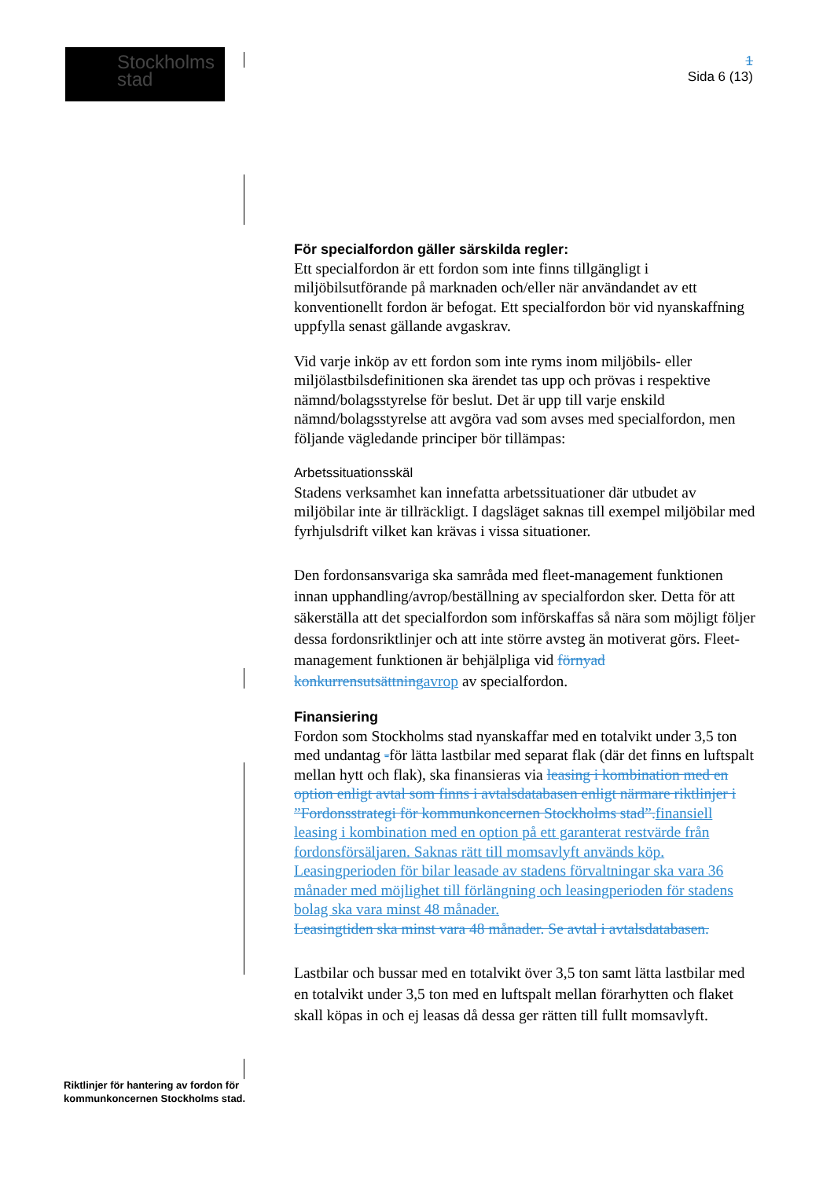Stockholms
stad
1
Sida 6 (13)
För specialfordon gäller särskilda regler:
Ett specialfordon är ett fordon som inte finns tillgängligt i miljöbilsutförande på marknaden och/eller när användandet av ett konventionellt fordon är befogat. Ett specialfordon bör vid nyanskaffning uppfylla senast gällande avgaskrav.
Vid varje inköp av ett fordon som inte ryms inom miljöbils- eller miljölastbilsdefinitionen ska ärendet tas upp och prövas i respektive nämnd/bolagsstyrelse för beslut. Det är upp till varje enskild nämnd/bolagsstyrelse att avgöra vad som avses med specialfordon, men följande vägledande principer bör tillämpas:
Arbetssituationsskäl
Stadens verksamhet kan innefatta arbetssituationer där utbudet av miljöbilar inte är tillräckligt. I dagsläget saknas till exempel miljöbilar med fyrhjulsdrift vilket kan krävas i vissa situationer.
Den fordonsansvariga ska samråda med fleet-management funktionen innan upphandling/avrop/beställning av specialfordon sker. Detta för att säkerställa att det specialfordon som införskaffas så nära som möjligt följer dessa fordonsriktlinjer och att inte större avsteg än motiverat görs. Fleet-management funktionen är behjälpliga vid förnyad konkurrensutsättning avrop av specialfordon.
Finansiering
Fordon som Stockholms stad nyanskaffar med en totalvikt under 3,5 ton med undantag -för lätta lastbilar med separat flak (där det finns en luftspalt mellan hytt och flak), ska finansieras via leasing i kombination med en option enligt avtal som finns i avtalsdatabasen enligt närmare riktlinjer i ”Fordonsstrategi för kommunkoncernen Stockholms stad”. finansiell leasing i kombination med en option på ett garanterat restvärde från fordonsförsäljaren. Saknas rätt till momsavlyft används köp. Leasingperioden för bilar leasade av stadens förvaltningar ska vara 36 månader med möjlighet till förlängning och leasingperioden för stadens bolag ska vara minst 48 månader.
Leasingtiden ska minst vara 48 månader. Se avtal i avtalsdatabasen.
Lastbilar och bussar med en totalvikt över 3,5 ton samt lätta lastbilar med en totalvikt under 3,5 ton med en luftspalt mellan förarhytten och flaket skall köpas in och ej leasas då dessa ger rätten till fullt momsavlyft.
Riktlinjer för hantering av fordon för
kommunkoncernen Stockholms stad.